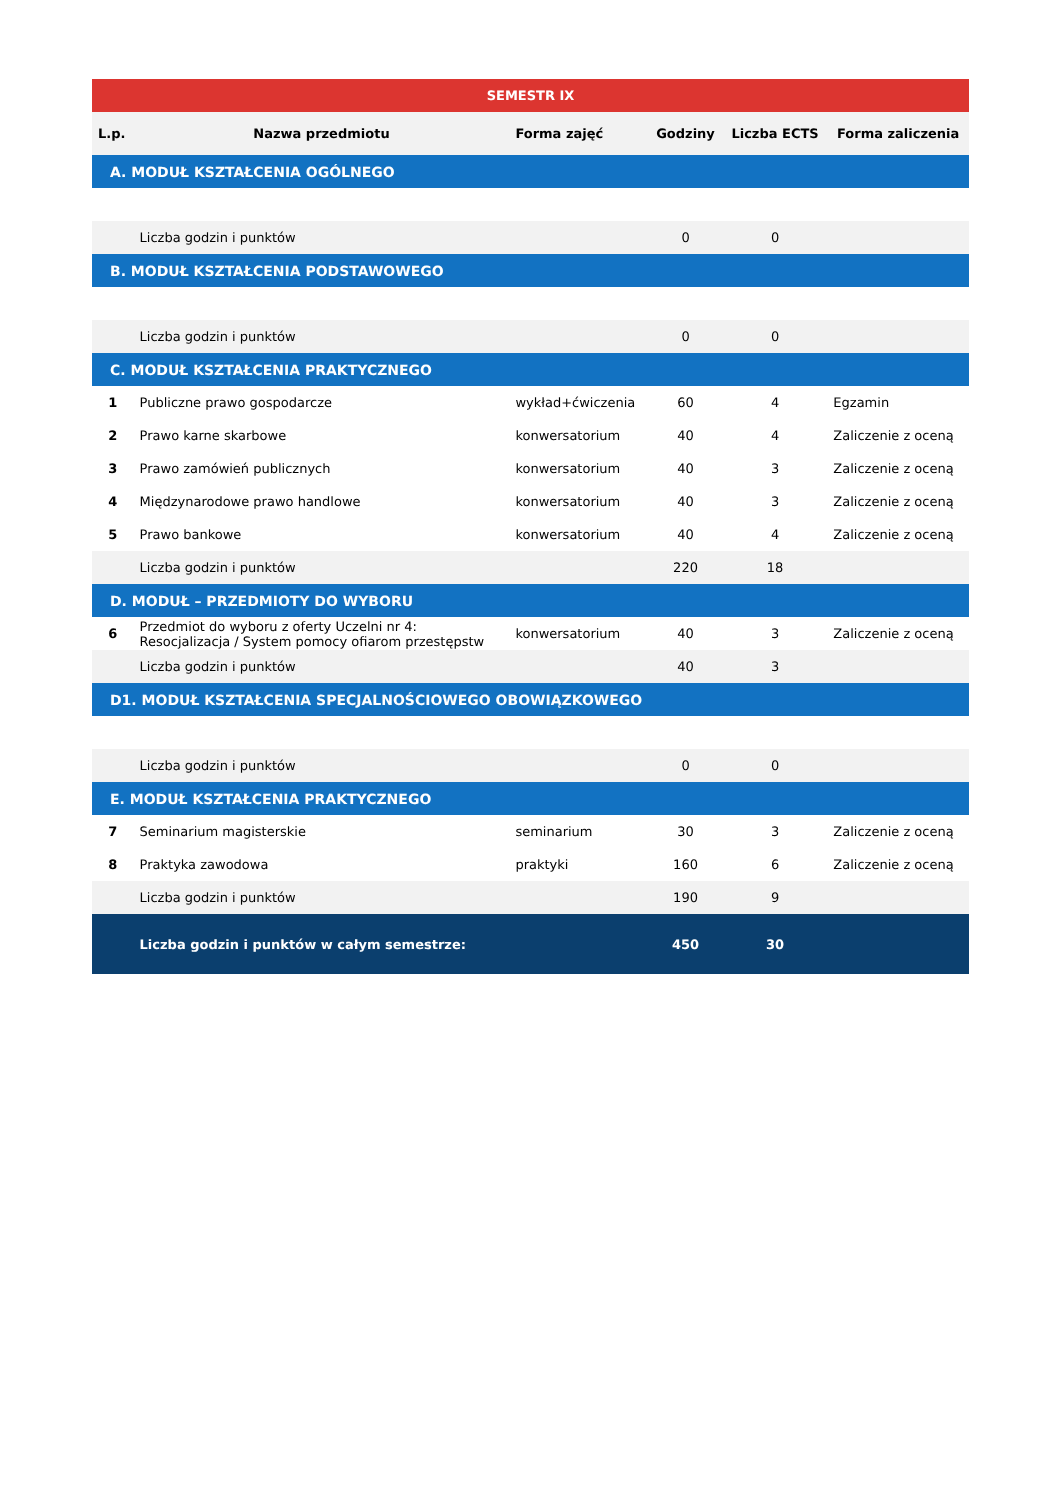| SEMESTR IX | | | | | |
| L.p. | Nazwa przedmiotu | Forma zajęć | Godziny | Liczba ECTS | Forma zaliczenia |
| A. MODUŁ KSZTAŁCENIA OGÓLNEGO | | | | | |
| | Liczba godzin i punktów | | 0 | 0 | |
| B. MODUŁ KSZTAŁCENIA PODSTAWOWEGO | | | | | |
| | Liczba godzin i punktów | | 0 | 0 | |
| C. MODUŁ KSZTAŁCENIA PRAKTYCZNEGO | | | | | |
| 1 | Publiczne prawo gospodarcze | wykład+ćwiczenia | 60 | 4 | Egzamin |
| 2 | Prawo karne skarbowe | konwersatorium | 40 | 4 | Zaliczenie z oceną |
| 3 | Prawo zamówień publicznych | konwersatorium | 40 | 3 | Zaliczenie z oceną |
| 4 | Międzynarodowe prawo handlowe | konwersatorium | 40 | 3 | Zaliczenie z oceną |
| 5 | Prawo bankowe | konwersatorium | 40 | 4 | Zaliczenie z oceną |
| | Liczba godzin i punktów | | 220 | 18 | |
| D. MODUŁ – PRZEDMIOTY DO WYBORU | | | | | |
| 6 | Przedmiot do wyboru z oferty Uczelni nr 4: Resocjalizacja / System pomocy ofiarom przestępstw | konwersatorium | 40 | 3 | Zaliczenie z oceną |
| | Liczba godzin i punktów | | 40 | 3 | |
| D1. MODUŁ KSZTAŁCENIA SPECJALNOŚCIOWEGO OBOWIĄZKOWEGO | | | | | |
| | Liczba godzin i punktów | | 0 | 0 | |
| E. MODUŁ KSZTAŁCENIA PRAKTYCZNEGO | | | | | |
| 7 | Seminarium magisterskie | seminarium | 30 | 3 | Zaliczenie z oceną |
| 8 | Praktyka zawodowa | praktyki | 160 | 6 | Zaliczenie z oceną |
| | Liczba godzin i punktów | | 190 | 9 | |
| | Liczba godzin i punktów w całym semestrze: | | 450 | 30 | |